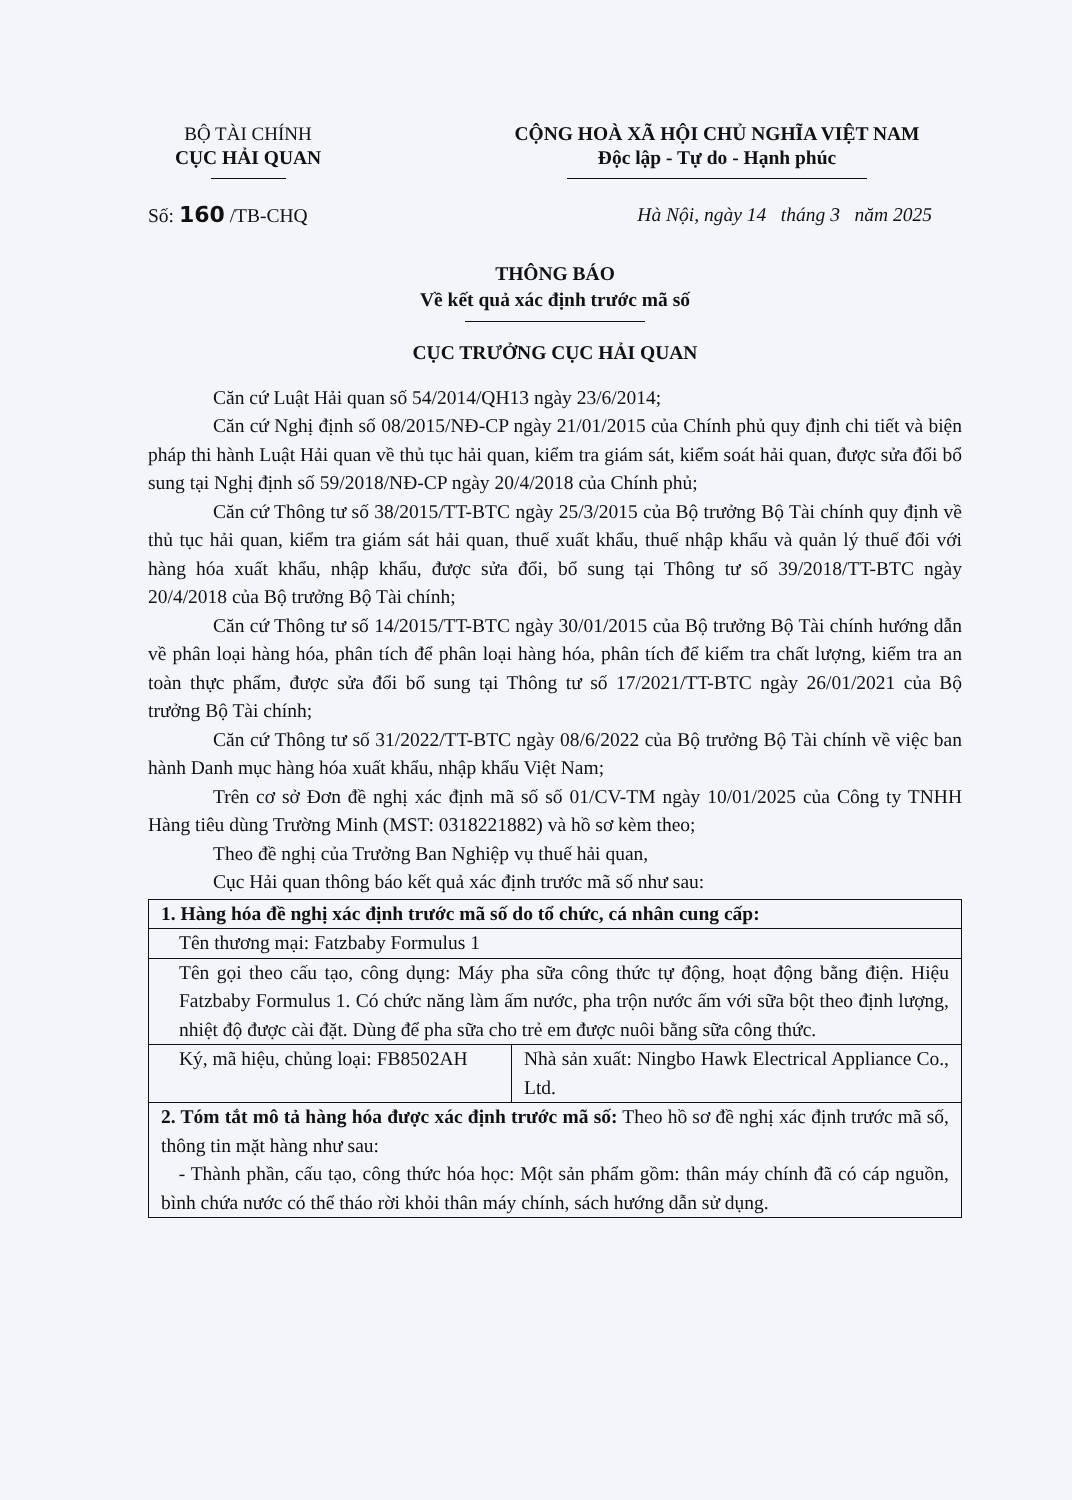BỘ TÀI CHÍNH
CỤC HẢI QUAN
CỘNG HOÀ XÃ HỘI CHỦ NGHĨA VIỆT NAM
Độc lập - Tự do - Hạnh phúc
Số: 160 /TB-CHQ Hà Nội, ngày 14 tháng 3 năm 2025
THÔNG BÁO
Về kết quả xác định trước mã số
CỤC TRƯỞNG CỤC HẢI QUAN
Căn cứ Luật Hải quan số 54/2014/QH13 ngày 23/6/2014;
Căn cứ Nghị định số 08/2015/NĐ-CP ngày 21/01/2015 của Chính phủ quy định chi tiết và biện pháp thi hành Luật Hải quan về thủ tục hải quan, kiểm tra giám sát, kiểm soát hải quan, được sửa đổi bổ sung tại Nghị định số 59/2018/NĐ-CP ngày 20/4/2018 của Chính phủ;
Căn cứ Thông tư số 38/2015/TT-BTC ngày 25/3/2015 của Bộ trưởng Bộ Tài chính quy định về thủ tục hải quan, kiểm tra giám sát hải quan, thuế xuất khẩu, thuế nhập khẩu và quản lý thuế đối với hàng hóa xuất khẩu, nhập khẩu, được sửa đổi, bổ sung tại Thông tư số 39/2018/TT-BTC ngày 20/4/2018 của Bộ trưởng Bộ Tài chính;
Căn cứ Thông tư số 14/2015/TT-BTC ngày 30/01/2015 của Bộ trưởng Bộ Tài chính hướng dẫn về phân loại hàng hóa, phân tích để phân loại hàng hóa, phân tích để kiểm tra chất lượng, kiểm tra an toàn thực phẩm, được sửa đổi bổ sung tại Thông tư số 17/2021/TT-BTC ngày 26/01/2021 của Bộ trưởng Bộ Tài chính;
Căn cứ Thông tư số 31/2022/TT-BTC ngày 08/6/2022 của Bộ trưởng Bộ Tài chính về việc ban hành Danh mục hàng hóa xuất khẩu, nhập khẩu Việt Nam;
Trên cơ sở Đơn đề nghị xác định mã số số 01/CV-TM ngày 10/01/2025 của Công ty TNHH Hàng tiêu dùng Trường Minh (MST: 0318221882) và hồ sơ kèm theo;
Theo đề nghị của Trưởng Ban Nghiệp vụ thuế hải quan,
Cục Hải quan thông báo kết quả xác định trước mã số như sau:
| 1. Hàng hóa đề nghị xác định trước mã số do tổ chức, cá nhân cung cấp: | |
| Tên thương mại: Fatzbaby Formulus 1 | |
| Tên gọi theo cấu tạo, công dụng: Máy pha sữa công thức tự động, hoạt động bằng điện. Hiệu Fatzbaby Formulus 1. Có chức năng làm ấm nước, pha trộn nước ấm với sữa bột theo định lượng, nhiệt độ được cài đặt. Dùng để pha sữa cho trẻ em được nuôi bằng sữa công thức. | |
| Ký, mã hiệu, chủng loại: FB8502AH | Nhà sản xuất: Ningbo Hawk Electrical Appliance Co., Ltd. |
| 2. Tóm tắt mô tả hàng hóa được xác định trước mã số: Theo hồ sơ đề nghị xác định trước mã số, thông tin mặt hàng như sau: - Thành phần, cấu tạo, công thức hóa học: Một sản phẩm gồm: thân máy chính đã có cáp nguồn, bình chứa nước có thể tháo rời khỏi thân máy chính, sách hướng dẫn sử dụng. | |